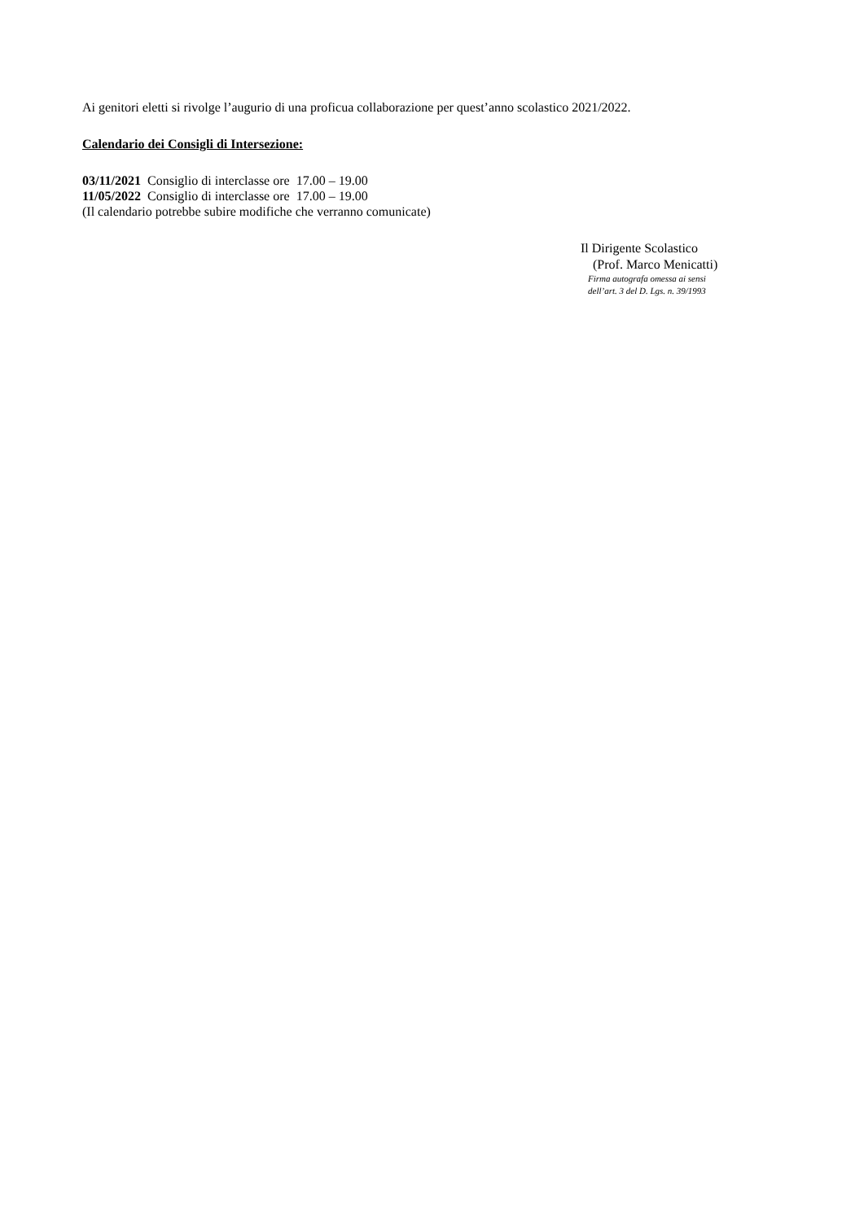Ai genitori eletti si rivolge l’augurio di una proficua collaborazione per quest’anno scolastico 2021/2022.
Calendario dei Consigli di Intersezione:
03/11/2021 Consiglio di interclasse ore 17.00 – 19.00
11/05/2022 Consiglio di interclasse ore 17.00 – 19.00
(Il calendario potrebbe subire modifiche che verranno comunicate)
Il Dirigente Scolastico
(Prof. Marco Menicatti)
Firma autografa omessa ai sensi
dell’art. 3 del D. Lgs. n. 39/1993